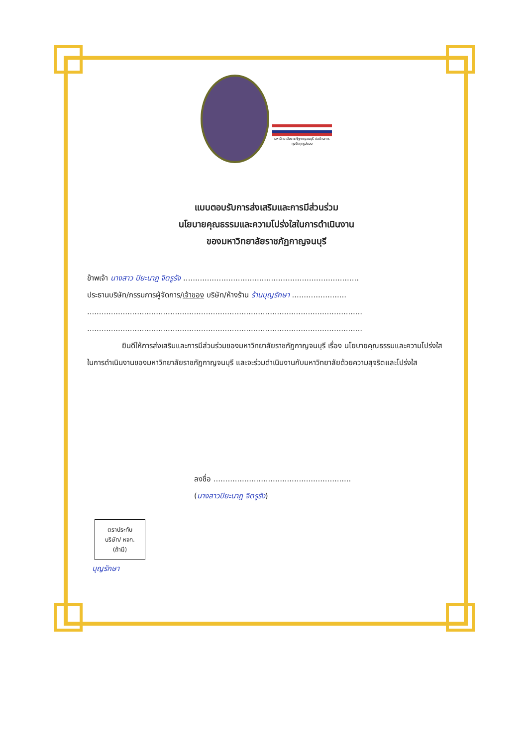มหาวิทยาลัยราชภัฏกาญจนบุรี ต่อต้านการทุจริตทุกรูปแบบ
แบบตอบรับการส่งเสริมและการมีส่วนร่วม
นโยบายคุณธรรมและความโปร่งใสในการดำเนินงาน
ของมหาวิทยาลัยราชภัฏกาญจนบุรี
ข้าพเจ้า นางสาว ปิยะนาฎ จิตรูรัง ..........................................................................
ประธานบริษัท/กรรมการผู้จัดการ/เจ้าของ บริษัท/ห้างร้าน ร้านบุญรักษา .......................
....................................................................................................................
....................................................................................................................
ยินดีให้การส่งเสริมและการมีส่วนร่วมของมหาวิทยาลัยราชภัฏกาญจนบุรี เรื่อง นโยบายคุณธรรมและความโปร่งใสในการดำเนินงานของมหาวิทยาลัยราชภัฏกาญจนบุรี และจะร่วมดำเนินงานกับมหาวิทยาลัยด้วยความสุจริตและโปร่งใส
ลงชื่อ ..........................................................
(นางสาวปิยะนาฎ จิตรูรัง)
ตราประทับ
บริษัท/ หจก.
(ถ้ามี)
บุญรักษา